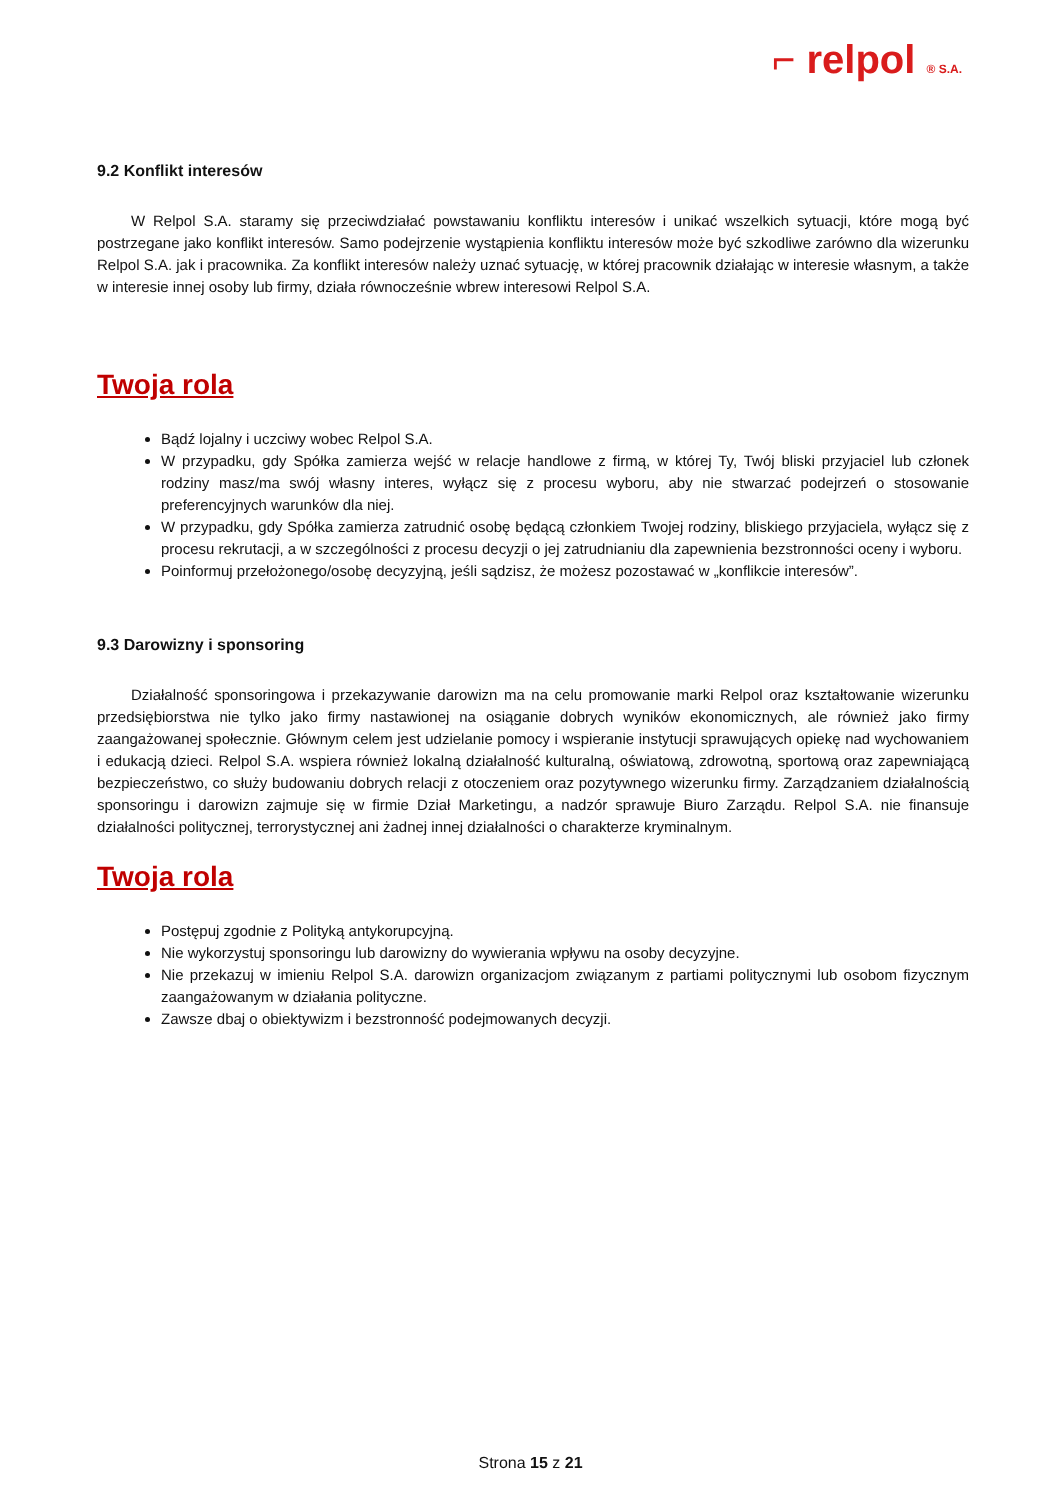⌐ relpol ® S.A.
9.2 Konflikt interesów
W Relpol S.A. staramy się przeciwdziałać powstawaniu konfliktu interesów i unikać wszelkich sytuacji, które mogą być postrzegane jako konflikt interesów. Samo podejrzenie wystąpienia konfliktu interesów może być szkodliwe zarówno dla wizerunku Relpol S.A. jak i pracownika. Za konflikt interesów należy uznać sytuację, w której pracownik działając w interesie własnym, a także w interesie innej osoby lub firmy, działa równocześnie wbrew interesowi Relpol S.A.
Twoja rola
Bądź lojalny i uczciwy wobec Relpol S.A.
W przypadku, gdy Spółka zamierza wejść w relacje handlowe z firmą, w której Ty, Twój bliski przyjaciel lub członek rodziny masz/ma swój własny interes, wyłącz się z procesu wyboru, aby nie stwarzać podejrzeń o stosowanie preferencyjnych warunków dla niej.
W przypadku, gdy Spółka zamierza zatrudnić osobę będącą członkiem Twojej rodziny, bliskiego przyjaciela, wyłącz się z procesu rekrutacji, a w szczególności z procesu decyzji o jej zatrudnianiu dla zapewnienia bezstronności oceny i wyboru.
Poinformuj przełożonego/osobę decyzyjną, jeśli sądzisz, że możesz pozostawać w „konflikcie interesów”.
9.3 Darowizny i sponsoring
Działalność sponsoringowa i przekazywanie darowizn ma na celu promowanie marki Relpol oraz kształtowanie wizerunku przedsiębiorstwa nie tylko jako firmy nastawionej na osiąganie dobrych wyników ekonomicznych, ale również jako firmy zaangażowanej społecznie. Głównym celem jest udzielanie pomocy i wspieranie instytucji sprawujących opiekę nad wychowaniem i edukacją dzieci. Relpol S.A. wspiera również lokalną działalność kulturalną, oświatową, zdrowotną, sportową oraz zapewniającą bezpieczeństwo, co służy budowaniu dobrych relacji z otoczeniem oraz pozytywnego wizerunku firmy. Zarządzaniem działalnością sponsoringu i darowizn zajmuje się w firmie Dział Marketingu, a nadzór sprawuje Biuro Zarządu. Relpol S.A. nie finansuje działalności politycznej, terrorystycznej ani żadnej innej działalności o charakterze kryminalnym.
Twoja rola
Postępuj zgodnie z Polityką antykorupcyjną.
Nie wykorzystuj sponsoringu lub darowizny do wywierania wpływu na osoby decyzyjne.
Nie przekazuj w imieniu Relpol S.A. darowizn organizacjom związanym z partiami politycznymi lub osobom fizycznym zaangażowanym w działania polityczne.
Zawsze dbaj o obiektywizm i bezstronność podejmowanych decyzji.
Strona 15 z 21